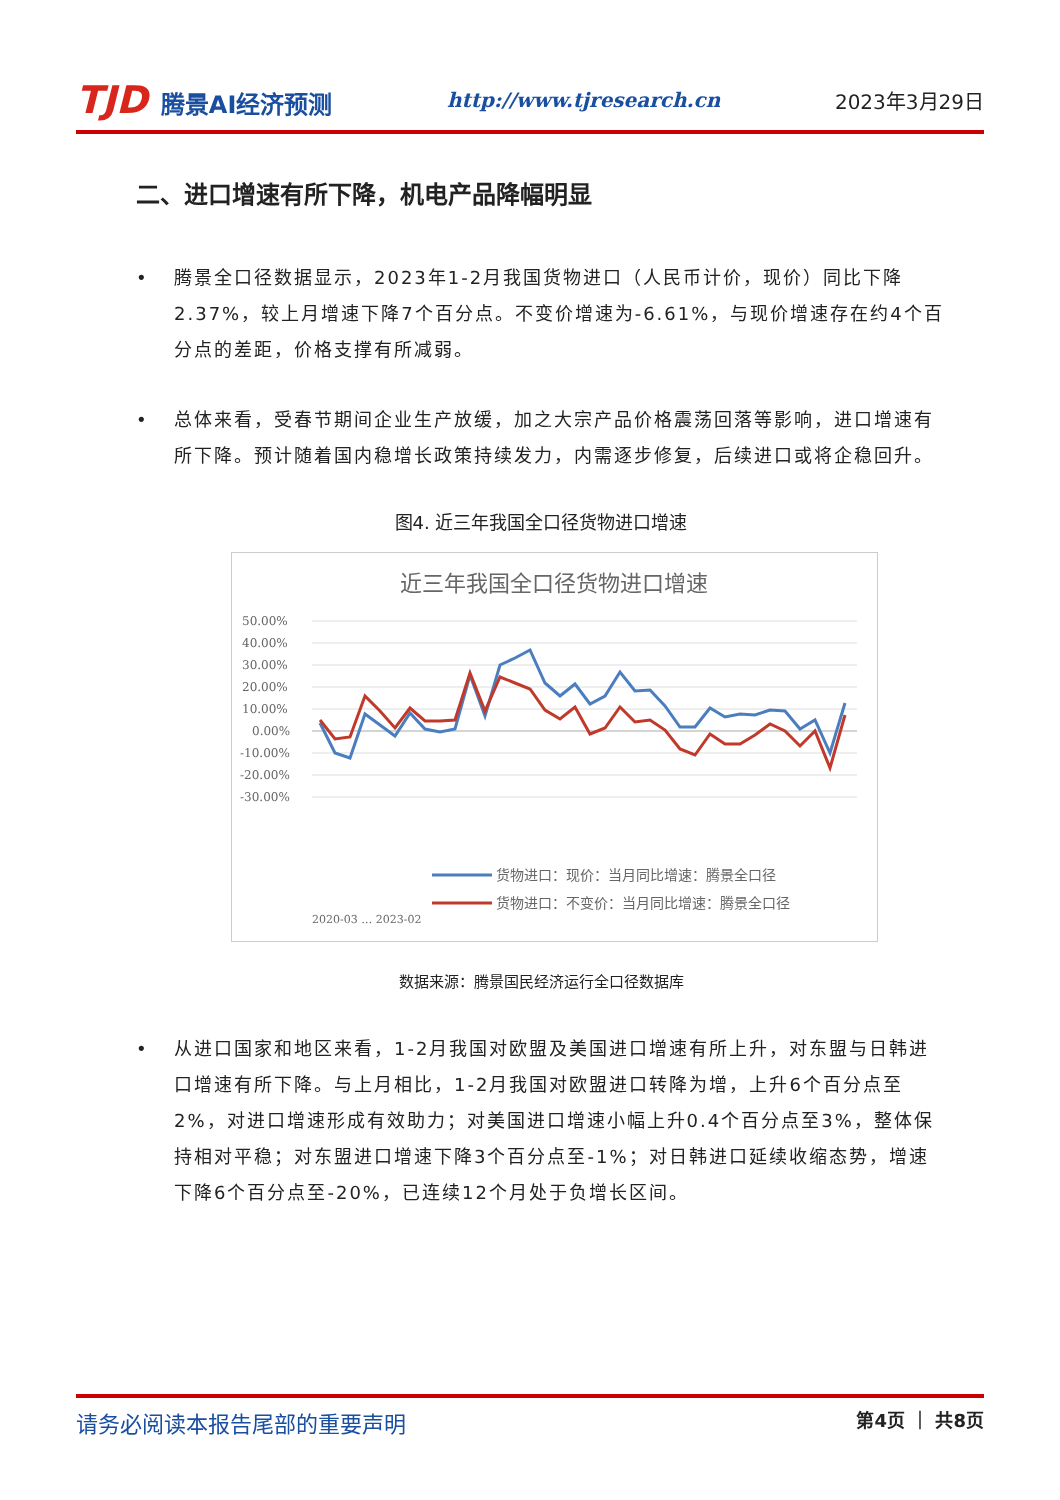TJD 腾景AI经济预测
http://www.tjresearch.cn 2023年3月29日
二、进口增速有所下降，机电产品降幅明显
• 腾景全口径数据显示，2023年1-2月我国货物进口（人民币计价，现价）同比下降2.37%，较上月增速下降7个百分点。不变价增速为-6.61%，与现价增速存在约4个百分点的差距，价格支撑有所减弱。
• 总体来看，受春节期间企业生产放缓，加之大宗产品价格震荡回落等影响，进口增速有所下降。预计随着国内稳增长政策持续发力，内需逐步修复，后续进口或将企稳回升。
图4. 近三年我国全口径货物进口增速
近三年我国全口径货物进口增速
50.00%
40.00%
30.00%
20.00%
10.00%
0.00%
-10.00%
-20.00%
-30.00%
2020-03 … 2023-02
货物进口：现价：当月同比增速：腾景全口径
货物进口：不变价：当月同比增速：腾景全口径
数据来源：腾景国民经济运行全口径数据库
• 从进口国家和地区来看，1-2月我国对欧盟及美国进口增速有所上升，对东盟与日韩进口增速有所下降。与上月相比，1-2月我国对欧盟进口转降为增，上升6个百分点至2%，对进口增速形成有效助力；对美国进口增速小幅上升0.4个百分点至3%，整体保持相对平稳；对东盟进口增速下降3个百分点至-1%；对日韩进口延续收缩态势，增速下降6个百分点至-20%，已连续12个月处于负增长区间。
请务必阅读本报告尾部的重要声明
第4页 ｜ 共8页